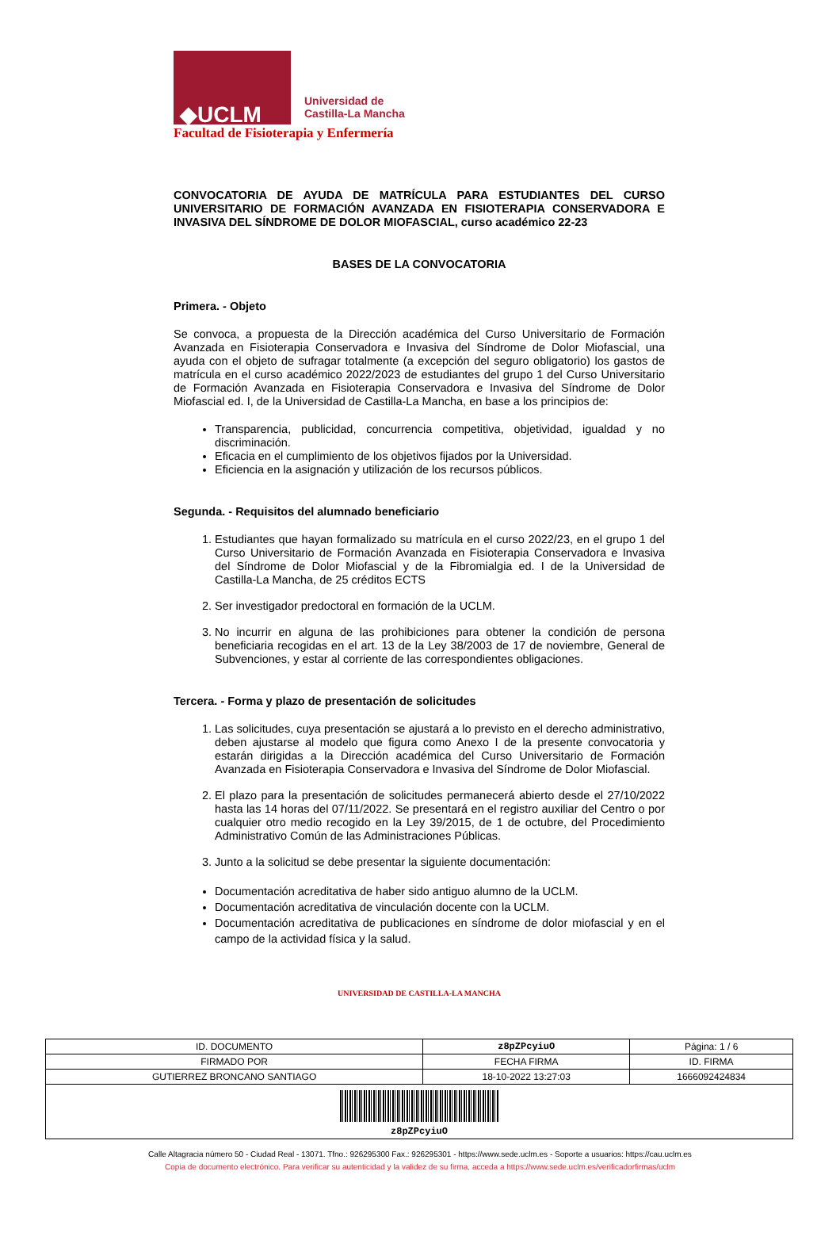◆UCLM
Universidad de
Castilla-La Mancha
Facultad de Fisioterapia y Enfermería
CONVOCATORIA DE AYUDA DE MATRÍCULA PARA ESTUDIANTES DEL CURSO UNIVERSITARIO DE FORMACIÓN AVANZADA EN FISIOTERAPIA CONSERVADORA E INVASIVA DEL SÍNDROME DE DOLOR MIOFASCIAL, curso académico 22-23
BASES DE LA CONVOCATORIA
Primera. - Objeto
Se convoca, a propuesta de la Dirección académica del Curso Universitario de Formación Avanzada en Fisioterapia Conservadora e Invasiva del Síndrome de Dolor Miofascial, una ayuda con el objeto de sufragar totalmente (a excepción del seguro obligatorio) los gastos de matrícula en el curso académico 2022/2023 de estudiantes del grupo 1 del Curso Universitario de Formación Avanzada en Fisioterapia Conservadora e Invasiva del Síndrome de Dolor Miofascial ed. I, de la Universidad de Castilla-La Mancha, en base a los principios de:
Transparencia, publicidad, concurrencia competitiva, objetividad, igualdad y no discriminación.
Eficacia en el cumplimiento de los objetivos fijados por la Universidad.
Eficiencia en la asignación y utilización de los recursos públicos.
Segunda. - Requisitos del alumnado beneficiario
1. Estudiantes que hayan formalizado su matrícula en el curso 2022/23, en el grupo 1 del Curso Universitario de Formación Avanzada en Fisioterapia Conservadora e Invasiva del Síndrome de Dolor Miofascial y de la Fibromialgia ed. I de la Universidad de Castilla-La Mancha, de 25 créditos ECTS
2. Ser investigador predoctoral en formación de la UCLM.
3. No incurrir en alguna de las prohibiciones para obtener la condición de persona beneficiaria recogidas en el art. 13 de la Ley 38/2003 de 17 de noviembre, General de Subvenciones, y estar al corriente de las correspondientes obligaciones.
Tercera. - Forma y plazo de presentación de solicitudes
1. Las solicitudes, cuya presentación se ajustará a lo previsto en el derecho administrativo, deben ajustarse al modelo que figura como Anexo I de la presente convocatoria y estarán dirigidas a la Dirección académica del Curso Universitario de Formación Avanzada en Fisioterapia Conservadora e Invasiva del Síndrome de Dolor Miofascial.
2. El plazo para la presentación de solicitudes permanecerá abierto desde el 27/10/2022 hasta las 14 horas del 07/11/2022. Se presentará en el registro auxiliar del Centro o por cualquier otro medio recogido en la Ley 39/2015, de 1 de octubre, del Procedimiento Administrativo Común de las Administraciones Públicas.
3. Junto a la solicitud se debe presentar la siguiente documentación:
Documentación acreditativa de haber sido antiguo alumno de la UCLM.
Documentación acreditativa de vinculación docente con la UCLM.
Documentación acreditativa de publicaciones en síndrome de dolor miofascial y en el campo de la actividad física y la salud.
UNIVERSIDAD DE CASTILLA-LA MANCHA
| ID. DOCUMENTO | z8pZPcyiuO | | Página: 1 / 6 |
| FIRMADO POR | | FECHA FIRMA | ID. FIRMA |
| GUTIERREZ BRONCANO SANTIAGO | | 18-10-2022 13:27:03 | 1666092424834 |
| z8pZPcyiuO | | | |
Calle Altagracia número 50 - Ciudad Real - 13071. Tfno.: 926295300 Fax.: 926295301 - https://www.sede.uclm.es - Soporte a usuarios: https://cau.uclm.es
Copia de documento electrónico. Para verificar su autenticidad y la validez de su firma, acceda a https://www.sede.uclm.es/verificadorfirmas/uclm